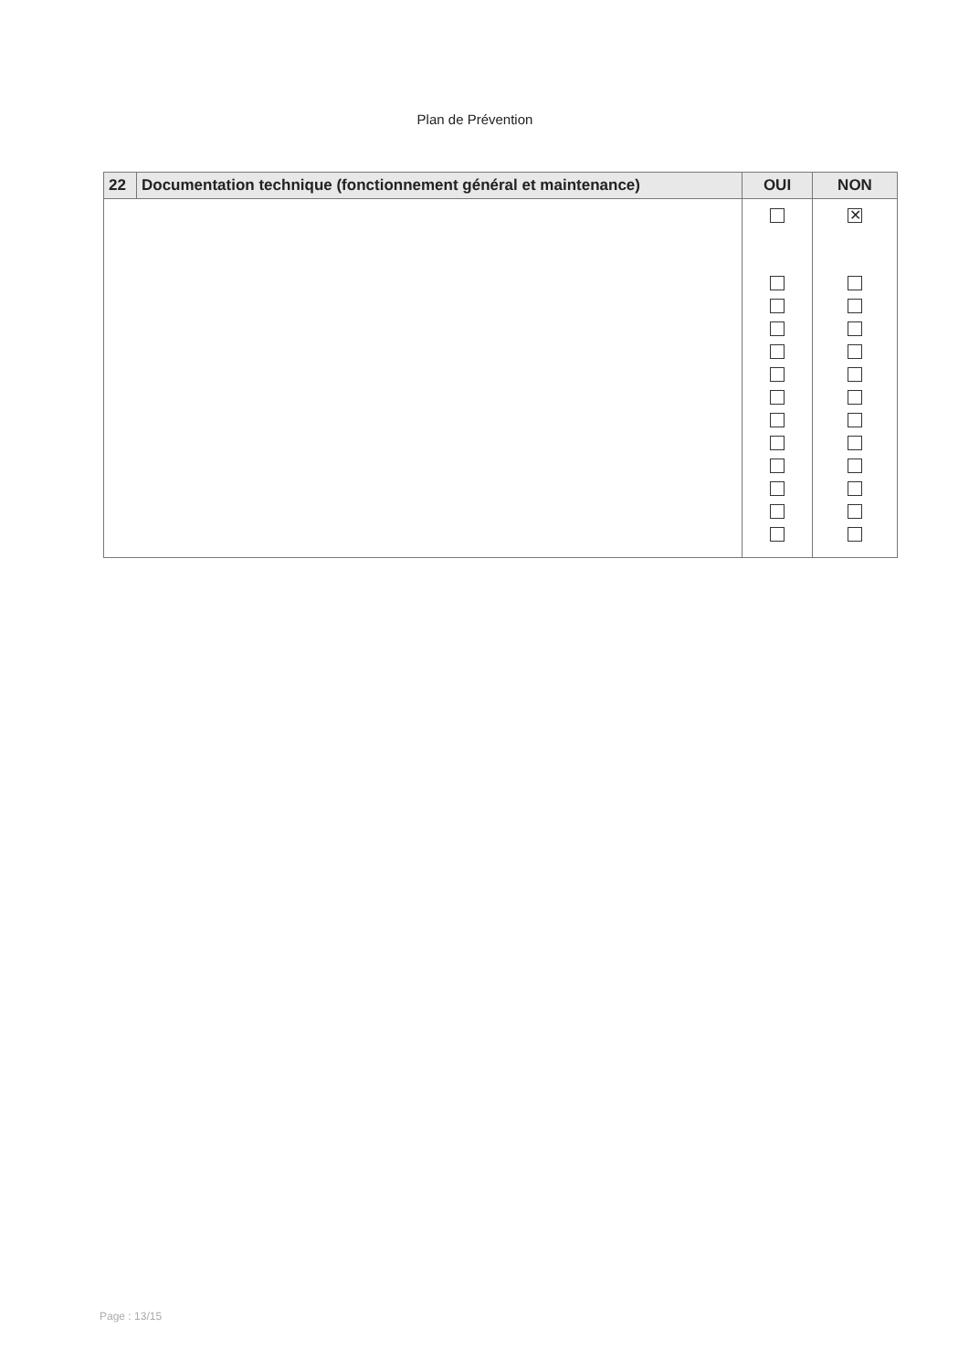Plan de Prévention
| 22 | Documentation technique (fonctionnement général et maintenance) | OUI | NON |
| --- | --- | --- | --- |
| | | | ✕ |
Page : 13/15